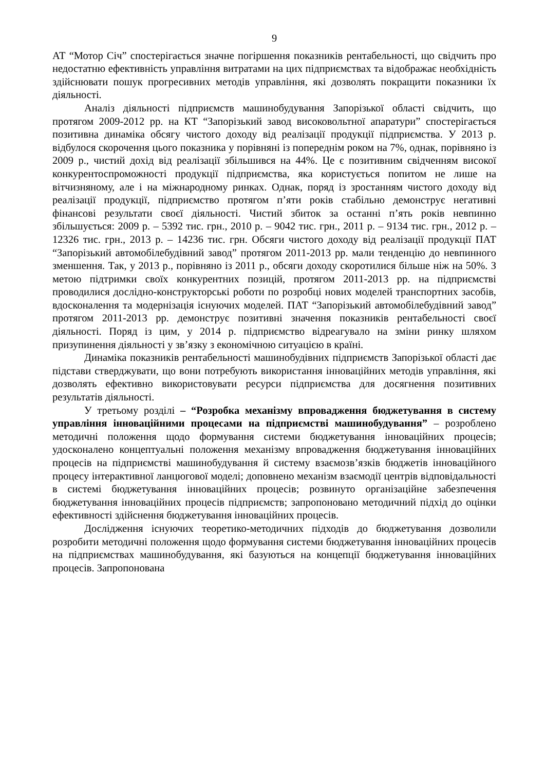9
АТ “Мотор Січ” спостерігається значне погіршення показників рентабельності, що свідчить про недостатню ефективність управління витратами на цих підприємствах та відображає необхідність здійснювати пошук прогресивних методів управління, які дозволять покращити показники їх діяльності.
Аналіз діяльності підприємств машинобудування Запорізької області свідчить, що протягом 2009-2012 рр. на КТ “Запорізький завод високовольтної апаратури” спостерігається позитивна динаміка обсягу чистого доходу від реалізації продукції підприємства. У 2013 р. відбулося скорочення цього показника у порівняні із попереднім роком на 7%, однак, порівняно із 2009 р., чистий дохід від реалізації збільшився на 44%. Це є позитивним свідченням високої конкурентоспроможності продукції підприємства, яка користується попитом не лише на вітчизняному, але і на міжнародному ринках. Однак, поряд із зростанням чистого доходу від реалізації продукції, підприємство протягом п’яти років стабільно демонструє негативні фінансові результати своєї діяльності. Чистий збиток за останні п’ять років невпинно збільшується: 2009 р. – 5392 тис. грн., 2010 р. – 9042 тис. грн., 2011 р. – 9134 тис. грн., 2012 р. – 12326 тис. грн., 2013 р. – 14236 тис. грн. Обсяги чистого доходу від реалізації продукції ПАТ “Запорізький автомобілебудівний завод” протягом 2011-2013 рр. мали тенденцію до невпинного зменшення. Так, у 2013 р., порівняно із 2011 р., обсяги доходу скоротилися більше ніж на 50%. З метою підтримки своїх конкурентних позицій, протягом 2011-2013 рр. на підприємстві проводилися дослідно-конструкторські роботи по розробці нових моделей транспортних засобів, вдосконалення та модернізація існуючих моделей. ПАТ “Запорізький автомобілебудівний завод” протягом 2011-2013 рр. демонструє позитивні значення показників рентабельності своєї діяльності. Поряд із цим, у 2014 р. підприємство відреагувало на зміни ринку шляхом призупинення діяльності у зв’язку з економічною ситуацією в країні.
Динаміка показників рентабельності машинобудівних підприємств Запорізької області дає підстави стверджувати, що вони потребують використання інноваційних методів управління, які дозволять ефективно використовувати ресурси підприємства для досягнення позитивних результатів діяльності.
У третьому розділі – “Розробка механізму впровадження бюджетування в систему управління інноваційними процесами на підприємстві машинобудування” – розроблено методичні положення щодо формування системи бюджетування інноваційних процесів; удосконалено концептуальні положення механізму впровадження бюджетування інноваційних процесів на підприємстві машинобудування й систему взаємозв’язків бюджетів інноваційного процесу інтерактивної ланцюгової моделі; доповнено механізм взаємодії центрів відповідальності в системі бюджетування інноваційних процесів; розвинуто організаційне забезпечення бюджетування інноваційних процесів підприємств; запропоновано методичний підхід до оцінки ефективності здійснення бюджетування інноваційних процесів.
Дослідження існуючих теоретико-методичних підходів до бюджетування дозволили розробити методичні положення щодо формування системи бюджетування інноваційних процесів на підприємствах машинобудування, які базуються на концепції бюджетування інноваційних процесів. Запропонована